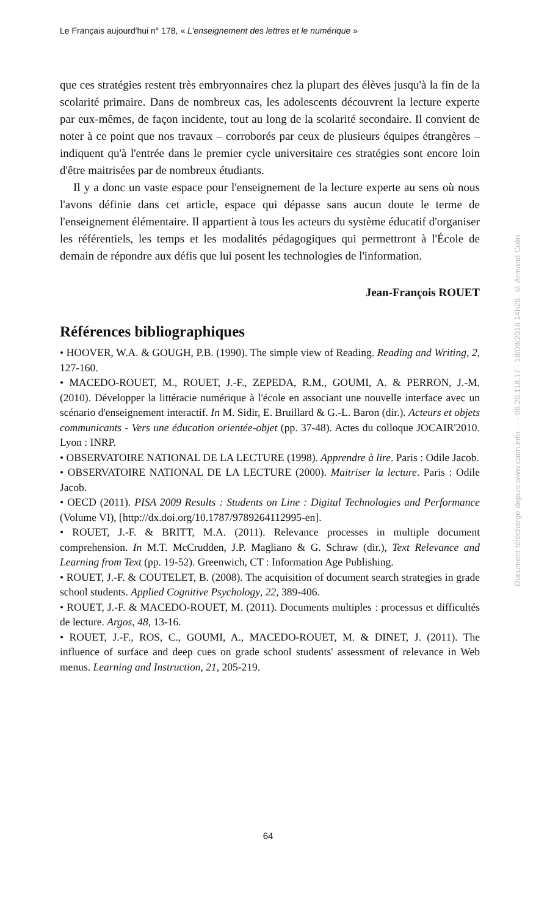Le Français aujourd'hui n° 178, « L'enseignement des lettres et le numérique »
que ces stratégies restent très embryonnaires chez la plupart des élèves jusqu'à la fin de la scolarité primaire. Dans de nombreux cas, les adolescents découvrent la lecture experte par eux-mêmes, de façon incidente, tout au long de la scolarité secondaire. Il convient de noter à ce point que nos travaux – corroborés par ceux de plusieurs équipes étrangères – indiquent qu'à l'entrée dans le premier cycle universitaire ces stratégies sont encore loin d'être maitrisées par de nombreux étudiants.
Il y a donc un vaste espace pour l'enseignement de la lecture experte au sens où nous l'avons définie dans cet article, espace qui dépasse sans aucun doute le terme de l'enseignement élémentaire. Il appartient à tous les acteurs du système éducatif d'organiser les référentiels, les temps et les modalités pédagogiques qui permettront à l'École de demain de répondre aux défis que lui posent les technologies de l'information.
Jean-François ROUET
Références bibliographiques
• HOOVER, W.A. & GOUGH, P.B. (1990). The simple view of Reading. Reading and Writing, 2, 127-160.
• MACEDO-ROUET, M., ROUET, J.-F., ZEPEDA, R.M., GOUMI, A. & PERRON, J.-M. (2010). Développer la littéracie numérique à l'école en associant une nouvelle interface avec un scénario d'enseignement interactif. In M. Sidir, E. Bruillard & G.-L. Baron (dir.). Acteurs et objets communicants - Vers une éducation orientée-objet (pp. 37-48). Actes du colloque JOCAIR'2010. Lyon : INRP.
• OBSERVATOIRE NATIONAL DE LA LECTURE (1998). Apprendre à lire. Paris : Odile Jacob.
• OBSERVATOIRE NATIONAL DE LA LECTURE (2000). Maitriser la lecture. Paris : Odile Jacob.
• OECD (2011). PISA 2009 Results : Students on Line : Digital Technologies and Performance (Volume VI), [http://dx.doi.org/10.1787/9789264112995-en].
• ROUET, J.-F. & BRITT, M.A. (2011). Relevance processes in multiple document comprehension. In M.T. McCrudden, J.P. Magliano & G. Schraw (dir.), Text Relevance and Learning from Text (pp. 19-52). Greenwich, CT : Information Age Publishing.
• ROUET, J.-F. & COUTELET, B. (2008). The acquisition of document search strategies in grade school students. Applied Cognitive Psychology, 22, 389-406.
• ROUET, J.-F. & MACEDO-ROUET, M. (2011). Documents multiples : processus et difficultés de lecture. Argos, 48, 13-16.
• ROUET, J.-F., ROS, C., GOUMI, A., MACEDO-ROUET, M. & DINET, J. (2011). The influence of surface and deep cues on grade school students' assessment of relevance in Web menus. Learning and Instruction, 21, 205-219.
Document téléchargé depuis www.cairn.info - - - 96.20.118.17 - 18/08/2016 14h26. © Armand Colin
64